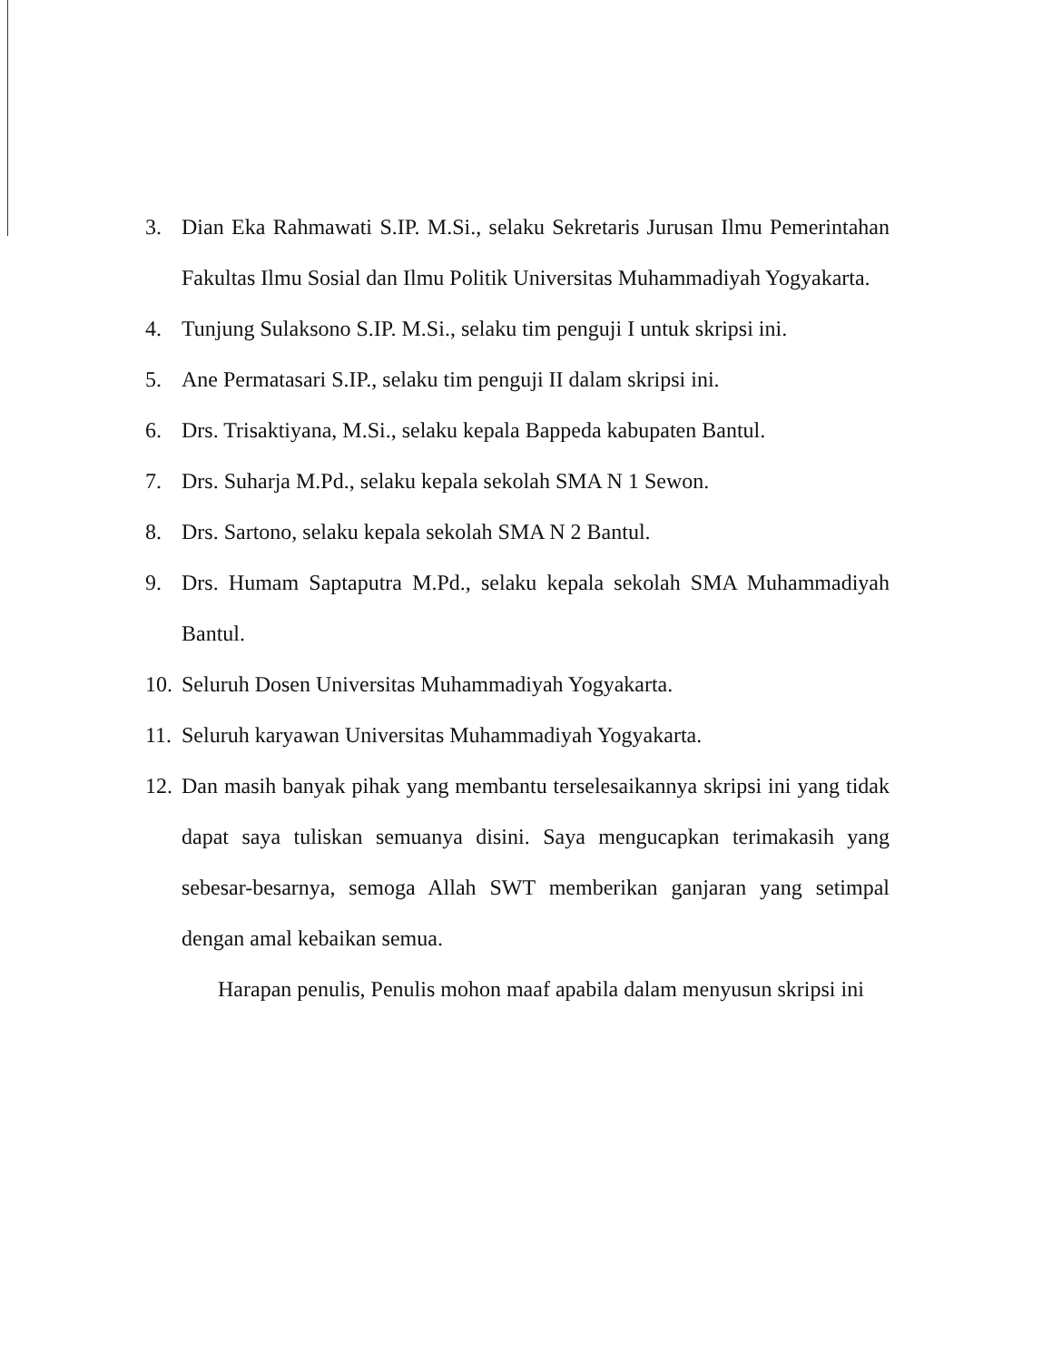3. Dian Eka Rahmawati S.IP. M.Si., selaku Sekretaris Jurusan Ilmu Pemerintahan Fakultas Ilmu Sosial dan Ilmu Politik Universitas Muhammadiyah Yogyakarta.
4. Tunjung Sulaksono S.IP. M.Si., selaku tim penguji I untuk skripsi ini.
5. Ane Permatasari S.IP., selaku tim penguji II dalam skripsi ini.
6. Drs. Trisaktiyana, M.Si., selaku kepala Bappeda kabupaten Bantul.
7. Drs. Suharja M.Pd., selaku kepala sekolah SMA N 1 Sewon.
8. Drs. Sartono, selaku kepala sekolah SMA N 2 Bantul.
9. Drs. Humam Saptaputra M.Pd., selaku kepala sekolah SMA Muhammadiyah Bantul.
10. Seluruh Dosen Universitas Muhammadiyah Yogyakarta.
11. Seluruh karyawan Universitas Muhammadiyah Yogyakarta.
12. Dan masih banyak pihak yang membantu terselesaikannya skripsi ini yang tidak dapat saya tuliskan semuanya disini. Saya mengucapkan terimakasih yang sebesar-besarnya, semoga Allah SWT memberikan ganjaran yang setimpal dengan amal kebaikan semua.
Harapan penulis, Penulis mohon maaf apabila dalam menyusun skripsi ini